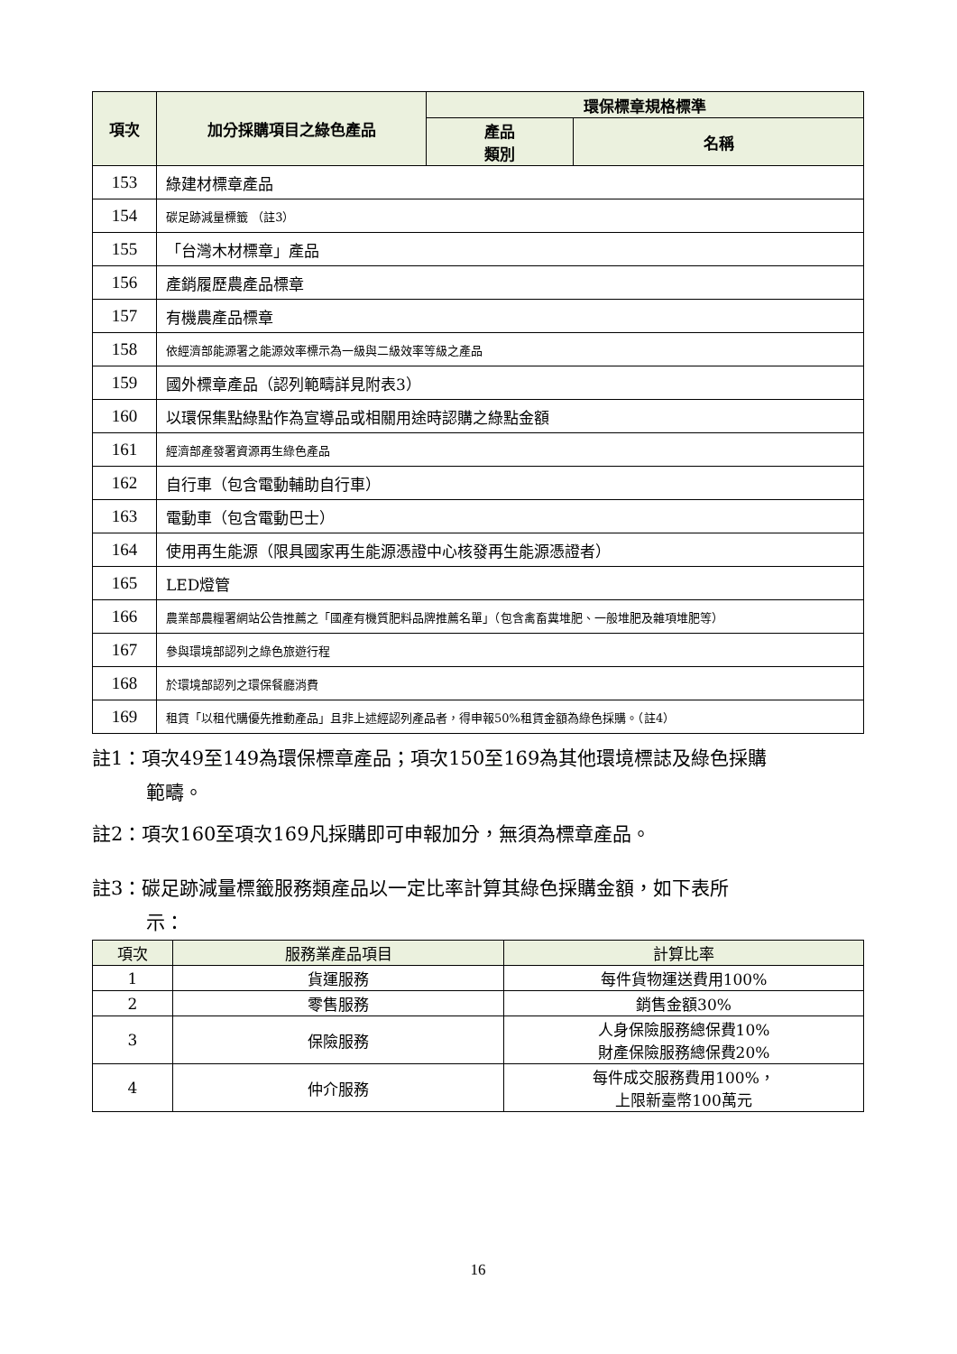| 項次 | 加分採購項目之綠色產品 | 環保標章規格標準 | |
| --- | --- | --- | --- |
| | | 產品 類別 | 名稱 |
| 153 | 綠建材標章產品 | | |
| 154 | 碳足跡減量標籤 （註3） | | |
| 155 | 「台灣木材標章」產品 | | |
| 156 | 產銷履歷農產品標章 | | |
| 157 | 有機農產品標章 | | |
| 158 | 依經濟部能源署之能源效率標示為一級與二級效率等級之產品 | | |
| 159 | 國外標章產品（認列範疇詳見附表3） | | |
| 160 | 以環保集點綠點作為宣導品或相關用途時認購之綠點金額 | | |
| 161 | 經濟部產發署資源再生綠色產品 | | |
| 162 | 自行車（包含電動輔助自行車） | | |
| 163 | 電動車（包含電動巴士） | | |
| 164 | 使用再生能源（限具國家再生能源憑證中心核發再生能源憑證者） | | |
| 165 | LED燈管 | | |
| 166 | 農業部農糧署網站公告推薦之「國產有機質肥料品牌推薦名單」（包含禽畜糞堆肥、一般堆肥及雜項堆肥等） | | |
| 167 | 參與環境部認列之綠色旅遊行程 | | |
| 168 | 於環境部認列之環保餐廳消費 | | |
| 169 | 租賃「以租代購優先推動產品」且非上述經認列產品者，得申報50%租賃金額為綠色採購。（註4） | | |
註1：項次49至149為環保標章產品；項次150至169為其他環境標誌及綠色採購
範疇。
註2：項次160至項次169凡採購即可申報加分，無須為標章產品。
註3：碳足跡減量標籤服務類產品以一定比率計算其綠色採購金額，如下表所
示：
| 項次 | 服務業產品項目 | 計算比率 |
| --- | --- | --- |
| 1 | 貨運服務 | 每件貨物運送費用100% |
| 2 | 零售服務 | 銷售金額30% |
| 3 | 保險服務 | 人身保險服務總保費10% 財產保險服務總保費20% |
| 4 | 仲介服務 | 每件成交服務費用100%， 上限新臺幣100萬元 |
16